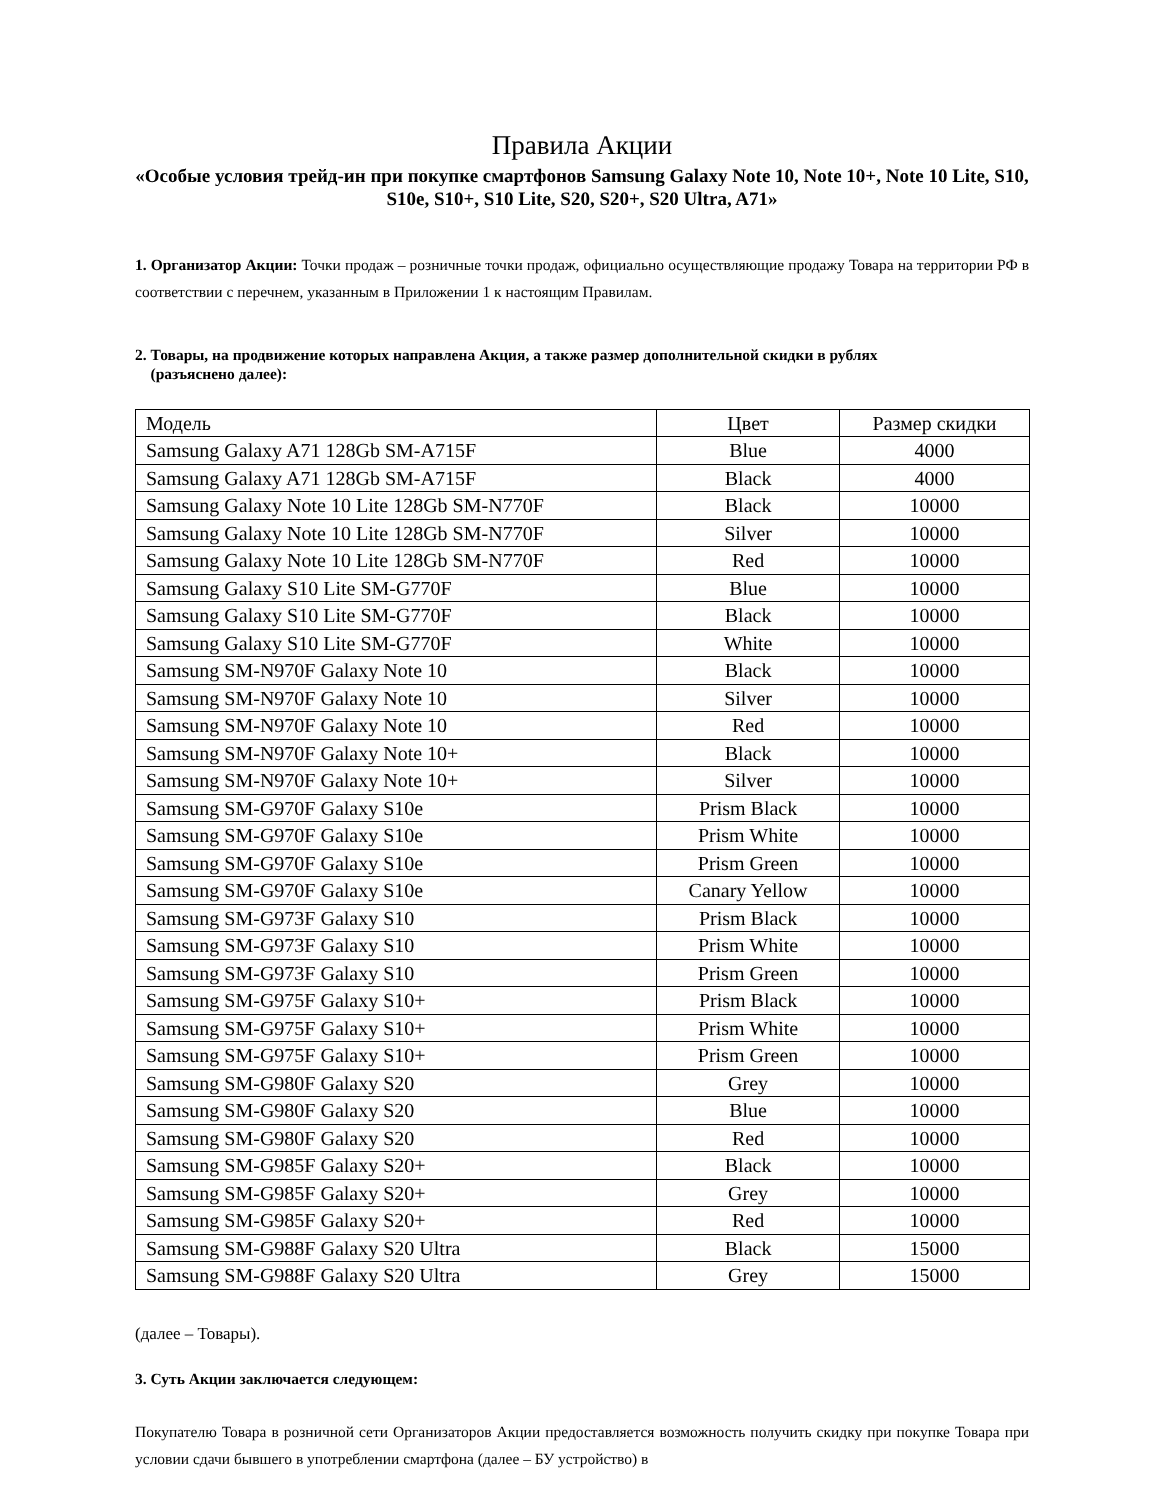Правила Акции
«Особые условия трейд-ин при покупке смартфонов Samsung Galaxy Note 10, Note 10+, Note 10 Lite, S10, S10e, S10+, S10 Lite, S20, S20+, S20 Ultra, A71»
1. Организатор Акции: Точки продаж – розничные точки продаж, официально осуществляющие продажу Товара на территории РФ в соответствии с перечнем, указанным в Приложении 1 к настоящим Правилам.
2. Товары, на продвижение которых направлена Акция, а также размер дополнительной скидки в рублях
(разъяснено далее):
| Модель | Цвет | Размер скидки |
| Samsung Galaxy A71 128Gb SM-A715F | Blue | 4000 |
| Samsung Galaxy A71 128Gb SM-A715F | Black | 4000 |
| Samsung Galaxy Note 10 Lite 128Gb SM-N770F | Black | 10000 |
| Samsung Galaxy Note 10 Lite 128Gb SM-N770F | Silver | 10000 |
| Samsung Galaxy Note 10 Lite 128Gb SM-N770F | Red | 10000 |
| Samsung Galaxy S10 Lite SM-G770F | Blue | 10000 |
| Samsung Galaxy S10 Lite SM-G770F | Black | 10000 |
| Samsung Galaxy S10 Lite SM-G770F | White | 10000 |
| Samsung SM-N970F Galaxy Note 10 | Black | 10000 |
| Samsung SM-N970F Galaxy Note 10 | Silver | 10000 |
| Samsung SM-N970F Galaxy Note 10 | Red | 10000 |
| Samsung SM-N970F Galaxy Note 10+ | Black | 10000 |
| Samsung SM-N970F Galaxy Note 10+ | Silver | 10000 |
| Samsung SM-G970F Galaxy S10e | Prism Black | 10000 |
| Samsung SM-G970F Galaxy S10e | Prism White | 10000 |
| Samsung SM-G970F Galaxy S10e | Prism Green | 10000 |
| Samsung SM-G970F Galaxy S10e | Canary Yellow | 10000 |
| Samsung SM-G973F Galaxy S10 | Prism Black | 10000 |
| Samsung SM-G973F Galaxy S10 | Prism White | 10000 |
| Samsung SM-G973F Galaxy S10 | Prism Green | 10000 |
| Samsung SM-G975F Galaxy S10+ | Prism Black | 10000 |
| Samsung SM-G975F Galaxy S10+ | Prism White | 10000 |
| Samsung SM-G975F Galaxy S10+ | Prism Green | 10000 |
| Samsung SM-G980F Galaxy S20 | Grey | 10000 |
| Samsung SM-G980F Galaxy S20 | Blue | 10000 |
| Samsung SM-G980F Galaxy S20 | Red | 10000 |
| Samsung SM-G985F Galaxy S20+ | Black | 10000 |
| Samsung SM-G985F Galaxy S20+ | Grey | 10000 |
| Samsung SM-G985F Galaxy S20+ | Red | 10000 |
| Samsung SM-G988F Galaxy S20 Ultra | Black | 15000 |
| Samsung SM-G988F Galaxy S20 Ultra | Grey | 15000 |
(далее – Товары).
3. Суть Акции заключается следующем:
Покупателю Товара в розничной сети Организаторов Акции предоставляется возможность получить скидку при покупке Товара при условии сдачи бывшего в употреблении смартфона (далее – БУ устройство) в